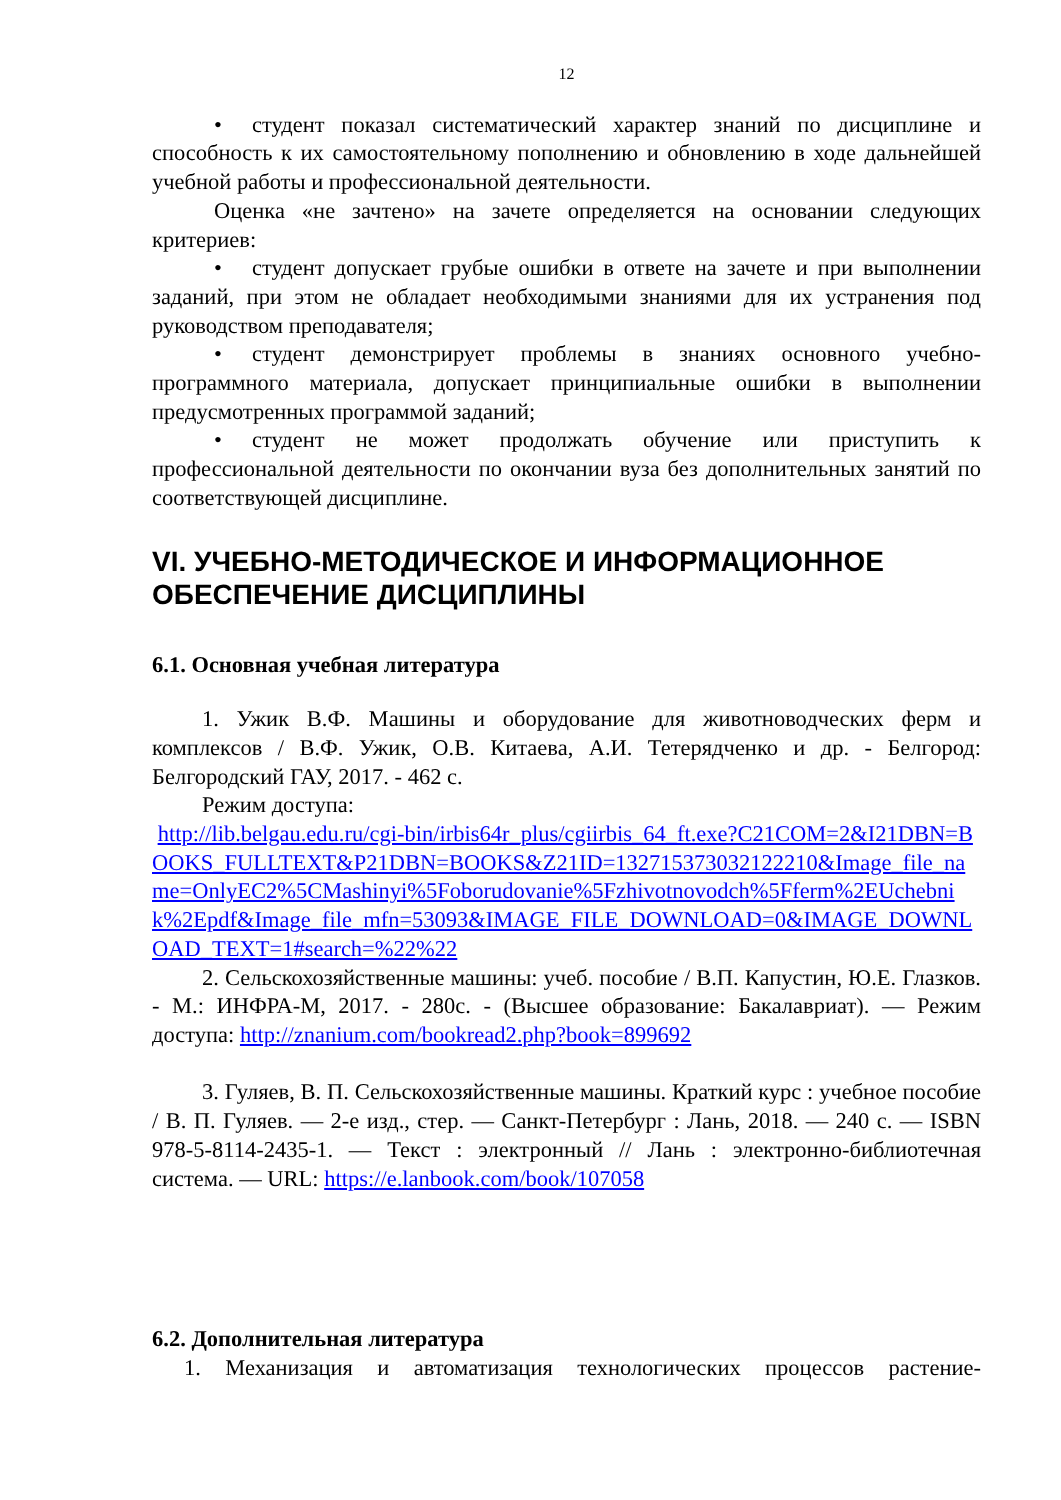12
• студент показал систематический характер знаний по дисциплине и способность к их самостоятельному пополнению и обновлению в ходе дальнейшей учебной работы и профессиональной деятельности.
Оценка «не зачтено» на зачете определяется на основании следующих критериев:
• студент допускает грубые ошибки в ответе на зачете и при выполнении заданий, при этом не обладает необходимыми знаниями для их устранения под руководством преподавателя;
• студент демонстрирует проблемы в знаниях основного учебно-программного материала, допускает принципиальные ошибки в выполнении предусмотренных программой заданий;
• студент не может продолжать обучение или приступить к профессиональной деятельности по окончании вуза без дополнительных занятий по соответствующей дисциплине.
VI. УЧЕБНО-МЕТОДИЧЕСКОЕ И ИНФОРМАЦИОННОЕ ОБЕСПЕЧЕНИЕ ДИСЦИПЛИНЫ
6.1. Основная учебная литература
1. Ужик В.Ф. Машины и оборудование для животноводческих ферм и комплексов / В.Ф. Ужик, О.В. Китаева, А.И. Тетерядченко и др. - Белгород: Белгородский ГАУ, 2017. - 462 с.
Режим доступа:
http://lib.belgau.edu.ru/cgi-bin/irbis64r_plus/cgiirbis_64_ft.exe?C21COM=2&I21DBN=BOOKS_FULLTEXT&P21DBN=BOOKS&Z21ID=13271537303212221​0&Image_file_name=OnlyEC2%5CMashinyi%5Foborudovanie%5Fzhivotnovodch%5Fferm%2EUchebnik%2Epdf&Image_file_mfn=53093&IMAGE_FILE_DOWNLOAD=0&IMAGE_DOWNLOAD_TEXT=1#search=%22%22
2. Сельскохозяйственные машины: учеб. пособие / В.П. Капустин, Ю.Е. Глазков. - М.: ИНФРА-М, 2017. - 280с. - (Высшее образование: Бакалавриат). — Режим доступа: http://znanium.com/bookread2.php?book=899692
3. Гуляев, В. П. Сельскохозяйственные машины. Краткий курс : учебное пособие / В. П. Гуляев. — 2-е изд., стер. — Санкт-Петербург : Лань, 2018. — 240 с. — ISBN 978-5-8114-2435-1. — Текст : электронный // Лань : электронно-библиотечная система. — URL: https://e.lanbook.com/book/107058
6.2. Дополнительная литература
1. Механизация и автоматизация технологических процессов растение-